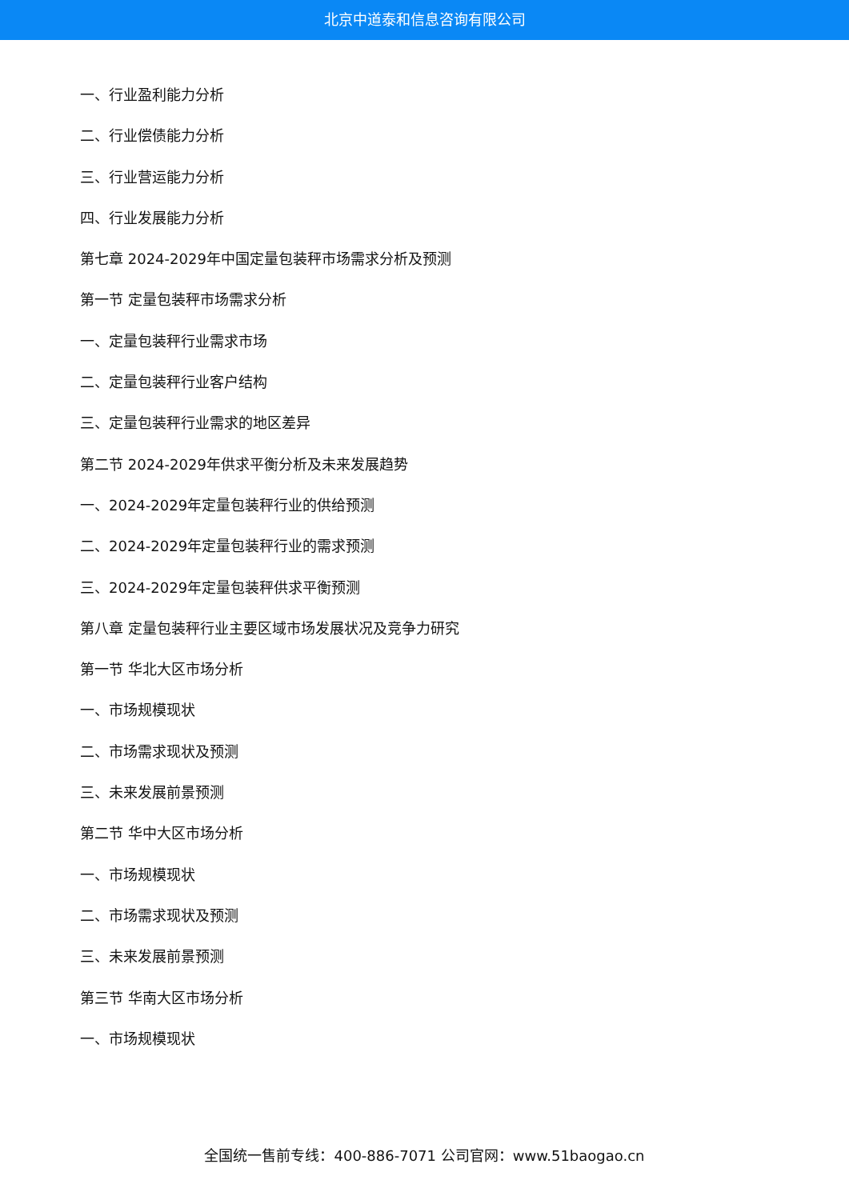北京中道泰和信息咨询有限公司
一、行业盈利能力分析
二、行业偿债能力分析
三、行业营运能力分析
四、行业发展能力分析
第七章 2024-2029年中国定量包装秤市场需求分析及预测
第一节 定量包装秤市场需求分析
一、定量包装秤行业需求市场
二、定量包装秤行业客户结构
三、定量包装秤行业需求的地区差异
第二节 2024-2029年供求平衡分析及未来发展趋势
一、2024-2029年定量包装秤行业的供给预测
二、2024-2029年定量包装秤行业的需求预测
三、2024-2029年定量包装秤供求平衡预测
第八章 定量包装秤行业主要区域市场发展状况及竞争力研究
第一节 华北大区市场分析
一、市场规模现状
二、市场需求现状及预测
三、未来发展前景预测
第二节 华中大区市场分析
一、市场规模现状
二、市场需求现状及预测
三、未来发展前景预测
第三节 华南大区市场分析
一、市场规模现状
全国统一售前专线：400-886-7071 公司官网：www.51baogao.cn